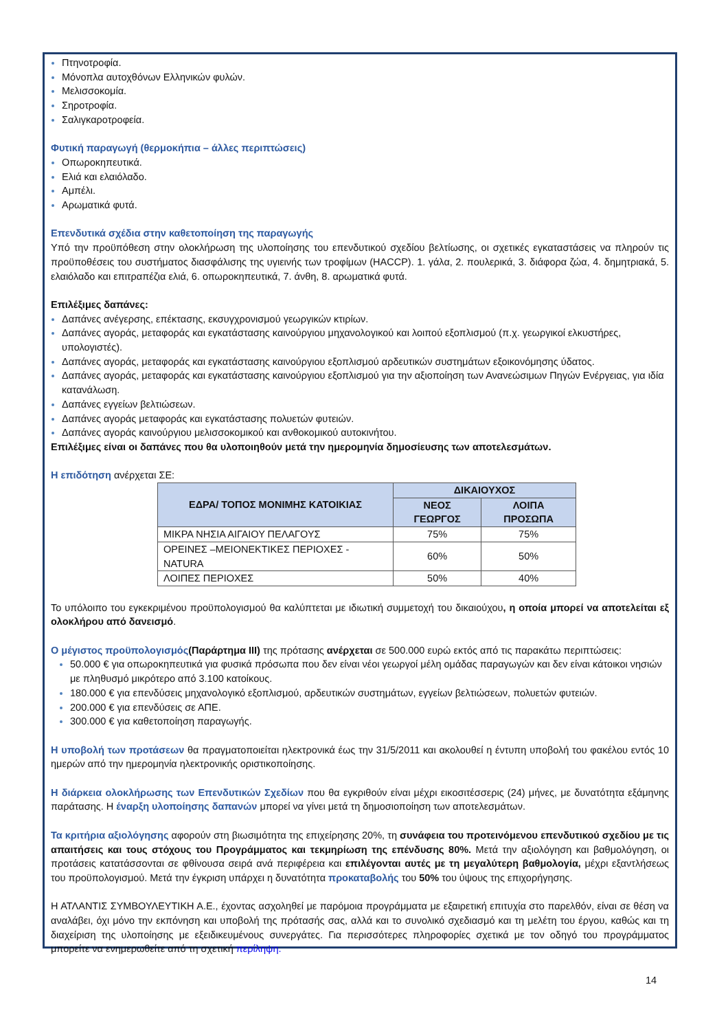Πτηνοτροφία.
Μόνοπλα αυτοχθόνων Ελληνικών φυλών.
Μελισσοκομία.
Σηροτροφία.
Σαλιγκαροτροφεία.
Φυτική παραγωγή (θερμοκήπια – άλλες περιπτώσεις)
Οπωροκηπευτικά.
Ελιά και ελαιόλαδο.
Αμπέλι.
Αρωματικά φυτά.
Επενδυτικά σχέδια στην καθετοποίηση της παραγωγής
Υπό την προϋπόθεση στην ολοκλήρωση της υλοποίησης του επενδυτικού σχεδίου βελτίωσης, οι σχετικές εγκαταστάσεις να πληρούν τις προϋποθέσεις του συστήματος διασφάλισης της υγιεινής των τροφίμων (HACCP). 1. γάλα, 2. πουλερικά, 3. διάφορα ζώα, 4. δημητριακά, 5. ελαιόλαδο και επιτραπέζια ελιά, 6. οπωροκηπευτικά, 7. άνθη, 8. αρωματικά φυτά.
Επιλέξιμες δαπάνες:
Δαπάνες ανέγερσης, επέκτασης, εκσυγχρονισμού γεωργικών κτιρίων.
Δαπάνες αγοράς, μεταφοράς και εγκατάστασης καινούργιου μηχανολογικού και λοιπού εξοπλισμού (π.χ. γεωργικοί ελκυστήρες, υπολογιστές).
Δαπάνες αγοράς, μεταφοράς και εγκατάστασης καινούργιου εξοπλισμού αρδευτικών συστημάτων εξοικονόμησης ύδατος.
Δαπάνες αγοράς, μεταφοράς και εγκατάστασης καινούργιου εξοπλισμού για την αξιοποίηση των Ανανεώσιμων Πηγών Ενέργειας, για ιδία κατανάλωση.
Δαπάνες εγγείων βελτιώσεων.
Δαπάνες αγοράς μεταφοράς και εγκατάστασης πολυετών φυτειών.
Δαπάνες αγοράς καινούργιου μελισσοκομικού και ανθοκομικού αυτοκινήτου.
Επιλέξιμες είναι οι δαπάνες που θα υλοποιηθούν μετά την ημερομηνία δημοσίευσης των αποτελεσμάτων.
Η επιδότηση ανέρχεται ΣΕ:
| ΕΔΡΑ/ ΤΟΠΟΣ ΜΟΝΙΜΗΣ ΚΑΤΟΙΚΙΑΣ | ΔΙΚΑΙΟΥΧΟΣ | |
| --- | --- | --- |
| | ΝΕΟΣ ΓΕΩΡΓΟΣ | ΛΟΙΠΑ ΠΡΟΣΩΠΑ |
| ΜΙΚΡΑ ΝΗΣΙΑ ΑΙΓΑΙΟΥ ΠΕΛΑΓΟΥΣ | 75% | 75% |
| ΟΡΕΙΝΕΣ –ΜΕΙΟΝΕΚΤΙΚΕΣ ΠΕΡΙΟΧΕΣ - NATURA | 60% | 50% |
| ΛΟΙΠΕΣ ΠΕΡΙΟΧΕΣ | 50% | 40% |
Το υπόλοιπο του εγκεκριμένου προϋπολογισμού θα καλύπτεται με ιδιωτική συμμετοχή του δικαιούχου, η οποία μπορεί να αποτελείται εξ ολοκλήρου από δανεισμό.
Ο μέγιστος προϋπολογισμός(Παράρτημα ΙΙΙ) της πρότασης ανέρχεται σε 500.000 ευρώ εκτός από τις παρακάτω περιπτώσεις:
50.000 € για οπωροκηπευτικά για φυσικά πρόσωπα που δεν είναι νέοι γεωργοί μέλη ομάδας παραγωγών και δεν είναι κάτοικοι νησιών με πληθυσμό μικρότερο από 3.100 κατοίκους.
180.000 € για επενδύσεις μηχανολογικό εξοπλισμού, αρδευτικών συστημάτων, εγγείων βελτιώσεων, πολυετών φυτειών.
200.000 € για επενδύσεις σε ΑΠΕ.
300.000 € για καθετοποίηση παραγωγής.
Η υποβολή των προτάσεων θα πραγματοποιείται ηλεκτρονικά έως την 31/5/2011 και ακολουθεί η έντυπη υποβολή του φακέλου εντός 10 ημερών από την ημερομηνία ηλεκτρονικής οριστικοποίησης.
Η διάρκεια ολοκλήρωσης των Επενδυτικών Σχεδίων που θα εγκριθούν είναι μέχρι εικοσιτέσσερις (24) μήνες, με δυνατότητα εξάμηνης παράτασης. Η έναρξη υλοποίησης δαπανών μπορεί να γίνει μετά τη δημοσιοποίηση των αποτελεσμάτων.
Τα κριτήρια αξιολόγησης αφορούν στη βιωσιμότητα της επιχείρησης 20%, τη συνάφεια του προτεινόμενου επενδυτικού σχεδίου με τις απαιτήσεις και τους στόχους του Προγράμματος και τεκμηρίωση της επένδυσης 80%. Μετά την αξιολόγηση και βαθμολόγηση, οι προτάσεις κατατάσσονται σε φθίνουσα σειρά ανά περιφέρεια και επιλέγονται αυτές με τη μεγαλύτερη βαθμολογία, μέχρι εξαντλήσεως του προϋπολογισμού. Μετά την έγκριση υπάρχει η δυνατότητα προκαταβολής του 50% του ύψους της επιχορήγησης.
Η ΑΤΛΑΝΤΙΣ ΣΥΜΒΟΥΛΕΥΤΙΚΗ Α.Ε., έχοντας ασχοληθεί με παρόμοια προγράμματα με εξαιρετική επιτυχία στο παρελθόν, είναι σε θέση να αναλάβει, όχι μόνο την εκπόνηση και υποβολή της πρότασής σας, αλλά και το συνολικό σχεδιασμό και τη μελέτη του έργου, καθώς και τη διαχείριση της υλοποίησης με εξειδικευμένους συνεργάτες. Για περισσότερες πληροφορίες σχετικά με τον οδηγό του προγράμματος μπορείτε να ενημερωθείτε από τη σχετική περίληψη.
14